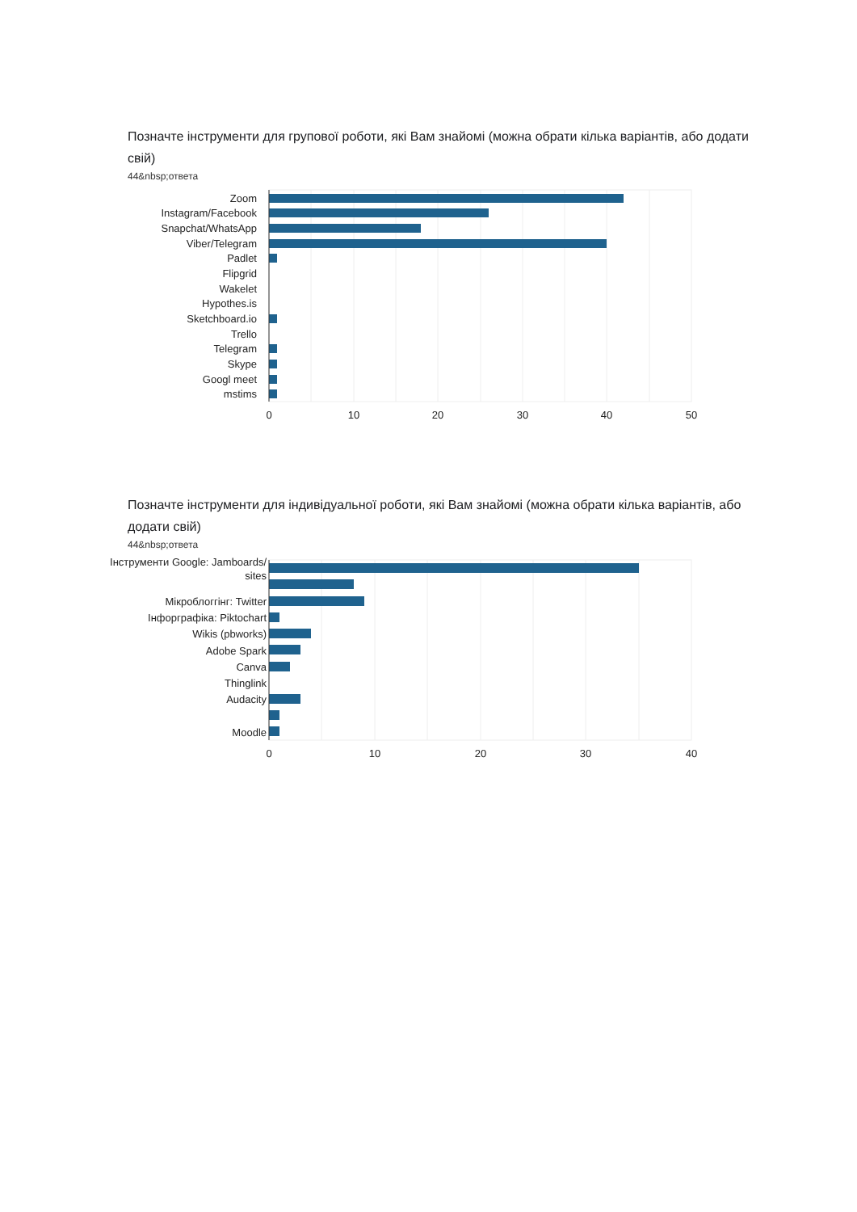Позначте інструменти для групової роботи, які Вам знайомі (можна обрати кілька варіантів, або додати свій)
44&nbsp;ответа
Zoom
Instagram/Facebook
Snapchat/WhatsApp
Viber/Telegram
Padlet
Flipgrid
Wakelet
Hypothes.is
Sketchboard.io
Trello
Telegram
Skype
Googl meet
mstims
0
10
20
30
40
50
Позначте інструменти для індивідуальної роботи, які Вам знайомі (можна обрати кілька варіантів, або додати свій)
44&nbsp;ответа
Інструменти Google: Jamboards/
sites
Мікроблоггінг: Twitter
Інфорграфіка: Piktochart
Wikis (pbworks)
Adobe Spark
Canva
Thinglink
Audacity
Moodle
0
10
20
30
40